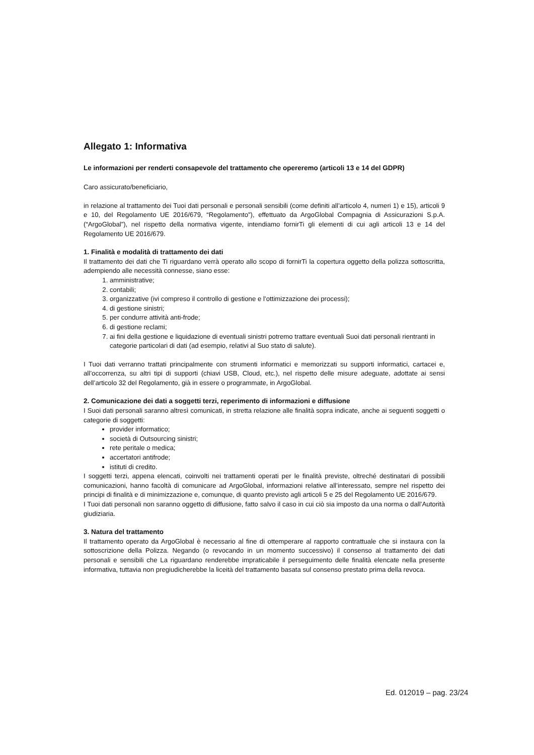Allegato 1: Informativa
Le informazioni per renderti consapevole del trattamento che opereremo (articoli 13 e 14 del GDPR)
Caro assicurato/beneficiario,
in relazione al trattamento dei Tuoi dati personali e personali sensibili (come definiti all’articolo 4, numeri 1) e 15), articoli 9 e 10, del Regolamento UE 2016/679, “Regolamento”), effettuato da ArgoGlobal Compagnia di Assicurazioni S.p.A. (“ArgoGlobal”), nel rispetto della normativa vigente, intendiamo fornirTi gli elementi di cui agli articoli 13 e 14 del Regolamento UE 2016/679.
1. Finalità e modalità di trattamento dei dati
Il trattamento dei dati che Ti riguardano verrà operato allo scopo di fornirTi la copertura oggetto della polizza sottoscritta, adempiendo alle necessità connesse, siano esse:
1. amministrative;
2. contabili;
3. organizzative (ivi compreso il controllo di gestione e l’ottimizzazione dei processi);
4. di gestione sinistri;
5. per condurre attività anti-frode;
6. di gestione reclami;
7. ai fini della gestione e liquidazione di eventuali sinistri potremo trattare eventuali Suoi dati personali rientranti in categorie particolari di dati (ad esempio, relativi al Suo stato di salute).
I Tuoi dati verranno trattati principalmente con strumenti informatici e memorizzati su supporti informatici, cartacei e, all’occorrenza, su altri tipi di supporti (chiavi USB, Cloud, etc.), nel rispetto delle misure adeguate, adottate ai sensi dell’articolo 32 del Regolamento, già in essere o programmate, in ArgoGlobal.
2. Comunicazione dei dati a soggetti terzi, reperimento di informazioni e diffusione
I Suoi dati personali saranno altresì comunicati, in stretta relazione alle finalità sopra indicate, anche ai seguenti soggetti o categorie di soggetti:
provider informatico;
società di Outsourcing sinistri;
rete peritale o medica;
accertatori antifrode;
istituti di credito.
I soggetti terzi, appena elencati, coinvolti nei trattamenti operati per le finalità previste, oltreché destinatari di possibili comunicazioni, hanno facoltà di comunicare ad ArgoGlobal, informazioni relative all’interessato, sempre nel rispetto dei principi di finalità e di minimizzazione e, comunque, di quanto previsto agli articoli 5 e 25 del Regolamento UE 2016/679.
I Tuoi dati personali non saranno oggetto di diffusione, fatto salvo il caso in cui ciò sia imposto da una norma o dall’Autorità giudiziaria.
3. Natura del trattamento
Il trattamento operato da ArgoGlobal è necessario al fine di ottemperare al rapporto contrattuale che si instaura con la sottoscrizione della Polizza. Negando (o revocando in un momento successivo) il consenso al trattamento dei dati personali e sensibili che La riguardano renderebbe impraticabile il perseguimento delle finalità elencate nella presente informativa, tuttavia non pregiudicherebbe la liceità del trattamento basata sul consenso prestato prima della revoca.
Ed. 012019 – pag. 23/24